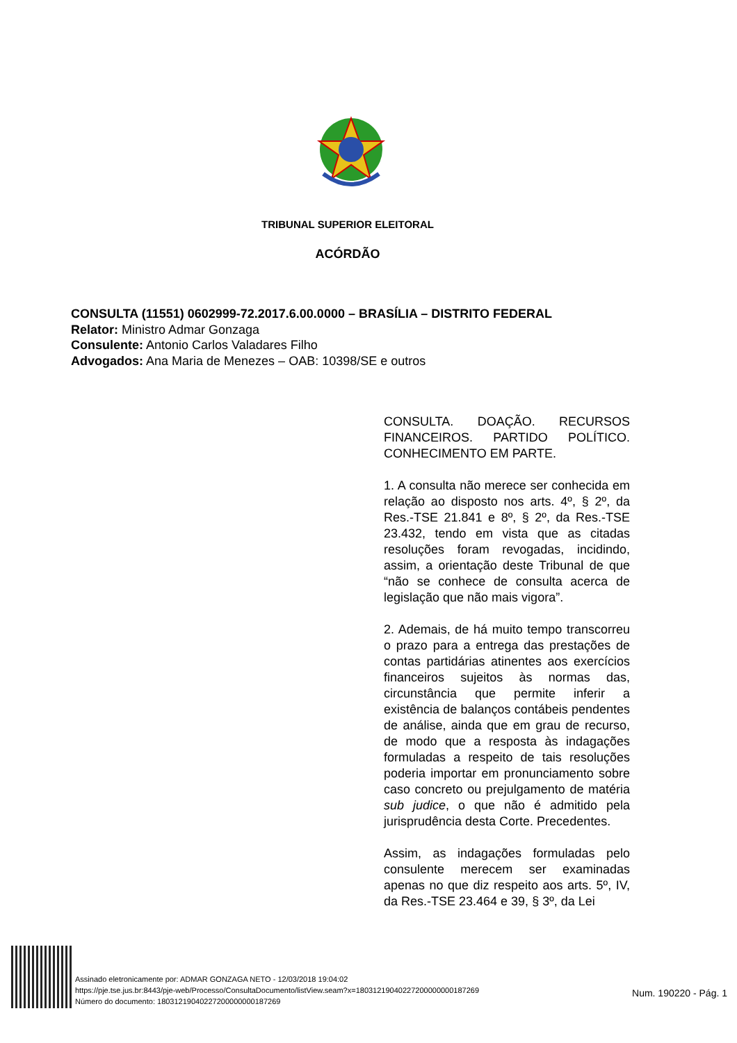TRIBUNAL SUPERIOR ELEITORAL
ACÓRDÃO
CONSULTA (11551) 0602999-72.2017.6.00.0000 – BRASÍLIA – DISTRITO FEDERAL
Relator: Ministro Admar Gonzaga
Consulente: Antonio Carlos Valadares Filho
Advogados: Ana Maria de Menezes – OAB: 10398/SE e outros
CONSULTA. DOAÇÃO. RECURSOS FINANCEIROS. PARTIDO POLÍTICO. CONHECIMENTO EM PARTE.
1. A consulta não merece ser conhecida em relação ao disposto nos arts. 4º, § 2º, da Res.-TSE 21.841 e 8º, § 2º, da Res.-TSE 23.432, tendo em vista que as citadas resoluções foram revogadas, incidindo, assim, a orientação deste Tribunal de que “não se conhece de consulta acerca de legislação que não mais vigora”.
2. Ademais, de há muito tempo transcorreu o prazo para a entrega das prestações de contas partidárias atinentes aos exercícios financeiros sujeitos às normas das, circunstância que permite inferir a existência de balanços contábeis pendentes de análise, ainda que em grau de recurso, de modo que a resposta às indagações formuladas a respeito de tais resoluções poderia importar em pronunciamento sobre caso concreto ou prejulgamento de matéria sub judice, o que não é admitido pela jurisprudência desta Corte. Precedentes.
Assim, as indagações formuladas pelo consulente merecem ser examinadas apenas no que diz respeito aos arts. 5º, IV, da Res.-TSE 23.464 e 39, § 3º, da Lei
Assinado eletronicamente por: ADMAR GONZAGA NETO - 12/03/2018 19:04:02
https://pje.tse.jus.br:8443/pje-web/Processo/ConsultaDocumento/listView.seam?x=18031219040227200000000187269
Número do documento: 18031219040227200000000187269
Num. 190220 - Pág. 1